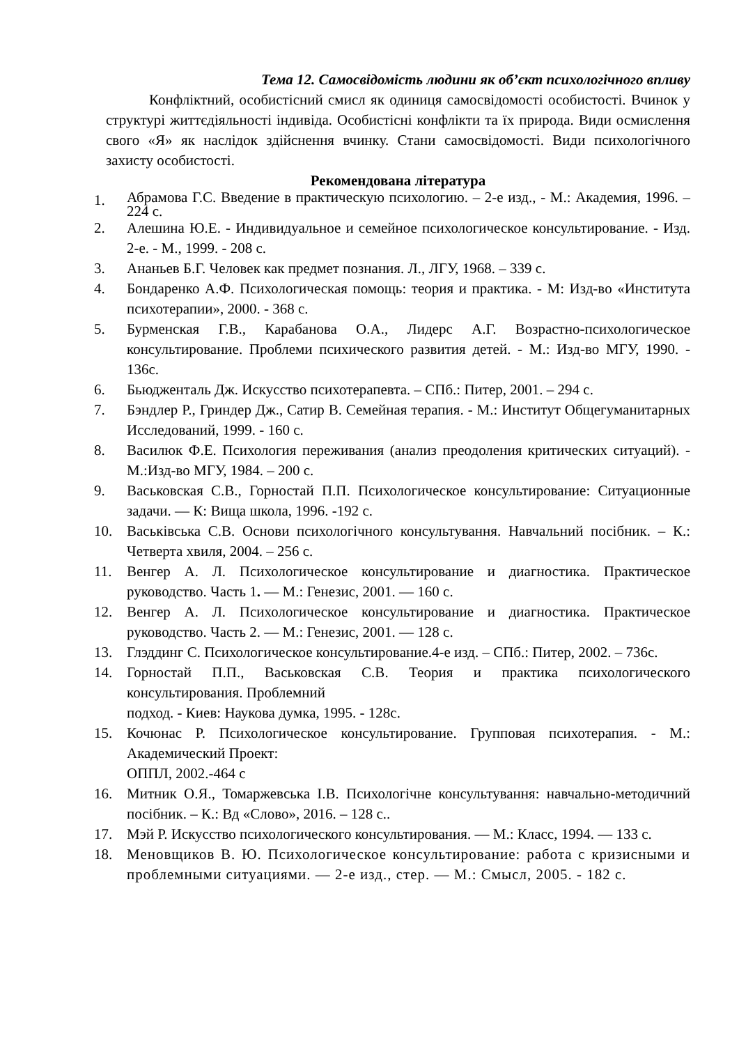Тема 12. Самосвідомість людини як об’єкт психологічного впливу
Конфліктний, особистісний смисл як одиниця самосвідомості особистості. Вчинок у структурі життєдіяльності індивіда. Особистісні конфлікти та їх природа. Види осмислення свого «Я» як наслідок здійснення вчинку. Стани самосвідомості. Види психологічного захисту особистості.
Рекомендована література
1. Абрамова Г.С. Введение в практическую психологию. – 2-е изд., - М.: Академия, 1996. – 224 с.
2. Алешина Ю.Е. - Индивидуальное и семейное психологическое консультирование. - Изд. 2-е. - М., 1999. - 208 с.
3. Ананьев Б.Г. Человек как предмет познания. Л., ЛГУ, 1968. – 339 с.
4. Бондаренко А.Ф. Психологическая помощь: теория и практика. - М: Изд-во «Института психотерапии», 2000. - 368 с.
5. Бурменская Г.В., Карабанова О.А., Лидерс А.Г. Возрастно-психологическое консультирование. Проблеми психического развития детей. - М.: Изд-во МГУ, 1990. - 136с.
6. Бьюдженталь Дж. Искусство психотерапевта. – СПб.: Питер, 2001. – 294 с.
7. Бэндлер Р., Гриндер Дж., Сатир В. Семейная терапия. - М.: Институт Общегуманитарных Исследований, 1999. - 160 с.
8. Василюк Ф.Е. Психология переживания (анализ преодоления критических ситуаций). - М.:Изд-во МГУ, 1984. – 200 с.
9. Васьковская С.В., Горностай П.П. Психологическое консультирование: Ситуационные задачи. — К: Вища школа, 1996. -192 с.
10. Васьківська С.В. Основи психологічного консультування. Навчальний посібник. – К.: Четверта хвиля, 2004. – 256 с.
11. Венгер А. Л. Психологическое консультирование и диагностика. Практическое руководство. Часть 1. — М.: Генезис, 2001. — 160 с.
12. Венгер А. Л. Психологическое консультирование и диагностика. Практическое руководство. Часть 2. — М.: Генезис, 2001. — 128 с.
13. Глэддинг С. Психологическое консультирование.4-е изд. – СПб.: Питер, 2002. – 736с.
14. Горностай П.П., Васьковская С.В. Теория и практика психологического консультирования. Проблемний
подход. - Киев: Наукова думка, 1995. - 128с.
15. Кочюнас Р. Психологическое консультирование. Групповая психотерапия. - М.: Академический Проект:
ОППЛ, 2002.-464 с
16. Митник О.Я., Томаржевська І.В. Психологічне консультування: навчально-методичний посібник. – К.: Вд «Слово», 2016. – 128 с..
17. Мэй Р. Искусство психологического консультирования. — М.: Класс, 1994. — 133 с.
18. Меновщиков В. Ю. Психологическое консультирование: работа с кризисными и проблемными ситуациями. — 2-е изд., стер. — М.: Смысл, 2005. - 182 с.